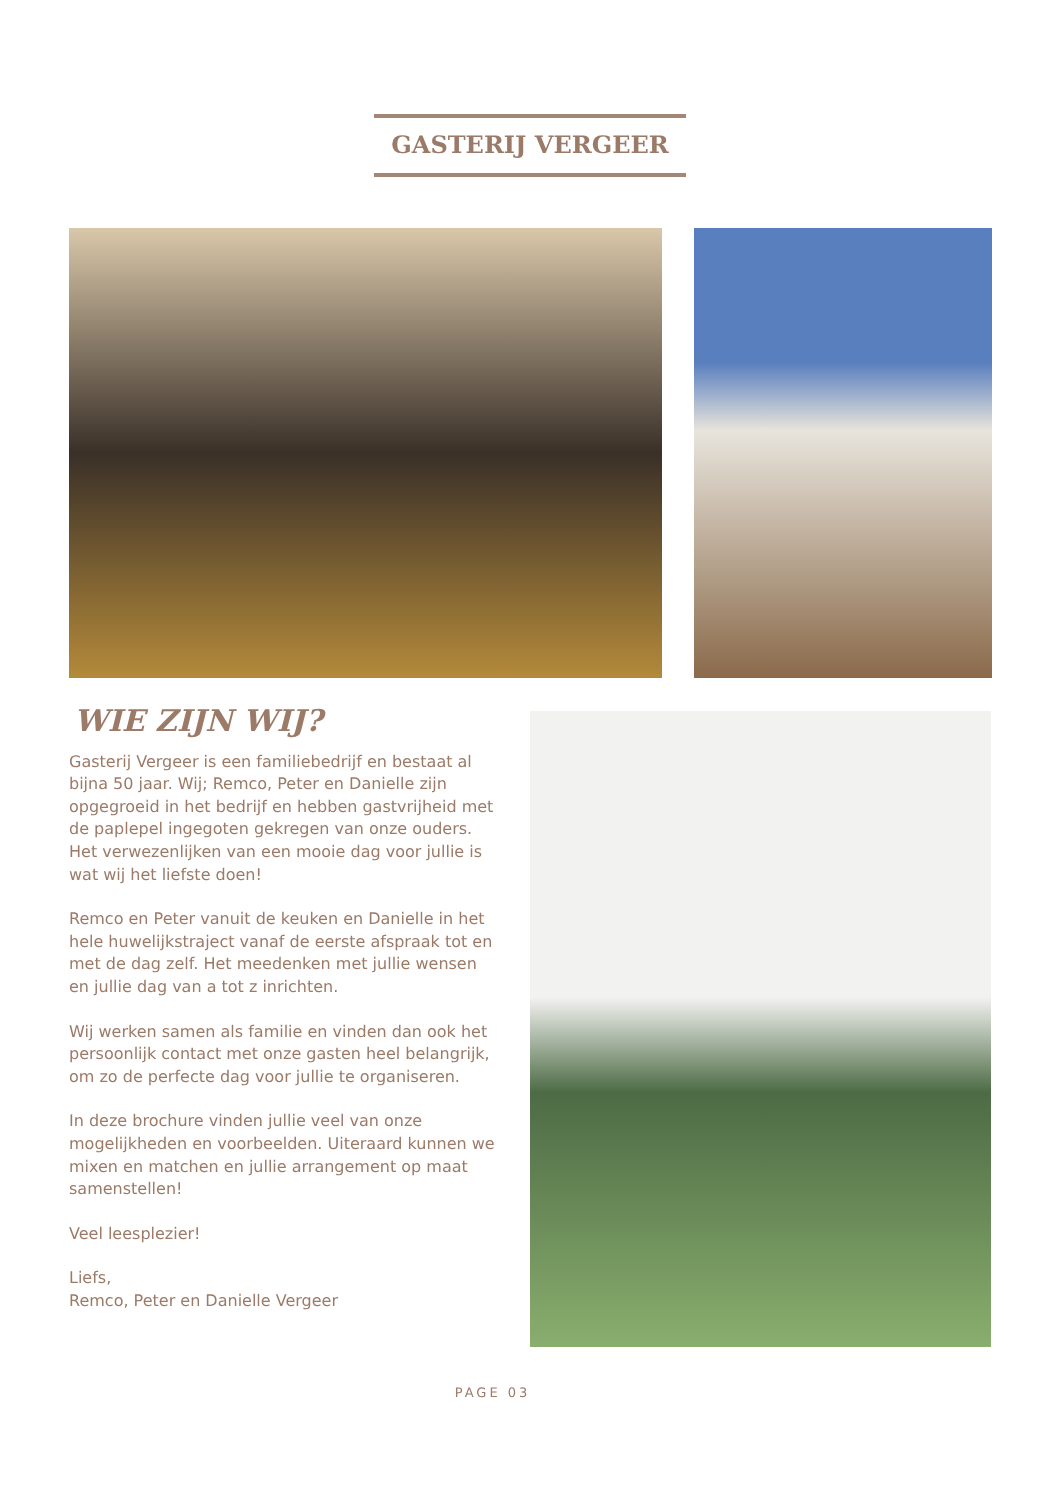GASTERIJ VERGEER
WIE ZIJN WIJ?
Gasterij Vergeer is een familiebedrijf en bestaat al bijna 50 jaar. Wij; Remco, Peter en Danielle zijn opgegroeid in het bedrijf en hebben gastvrijheid met de paplepel ingegoten gekregen van onze ouders. Het verwezenlijken van een mooie dag voor jullie is wat wij het liefste doen!
Remco en Peter vanuit de keuken en Danielle in het hele huwelijkstraject vanaf de eerste afspraak tot en met de dag zelf. Het meedenken met jullie wensen en jullie dag van a tot z inrichten.
Wij werken samen als familie en vinden dan ook het persoonlijk contact met onze gasten heel belangrijk, om zo de perfecte dag voor jullie te organiseren.
In deze brochure vinden jullie veel van onze mogelijkheden en voorbeelden. Uiteraard kunnen we mixen en matchen en jullie arrangement op maat samenstellen!
Veel leesplezier!
Liefs,
Remco, Peter en Danielle Vergeer
PAGE 03